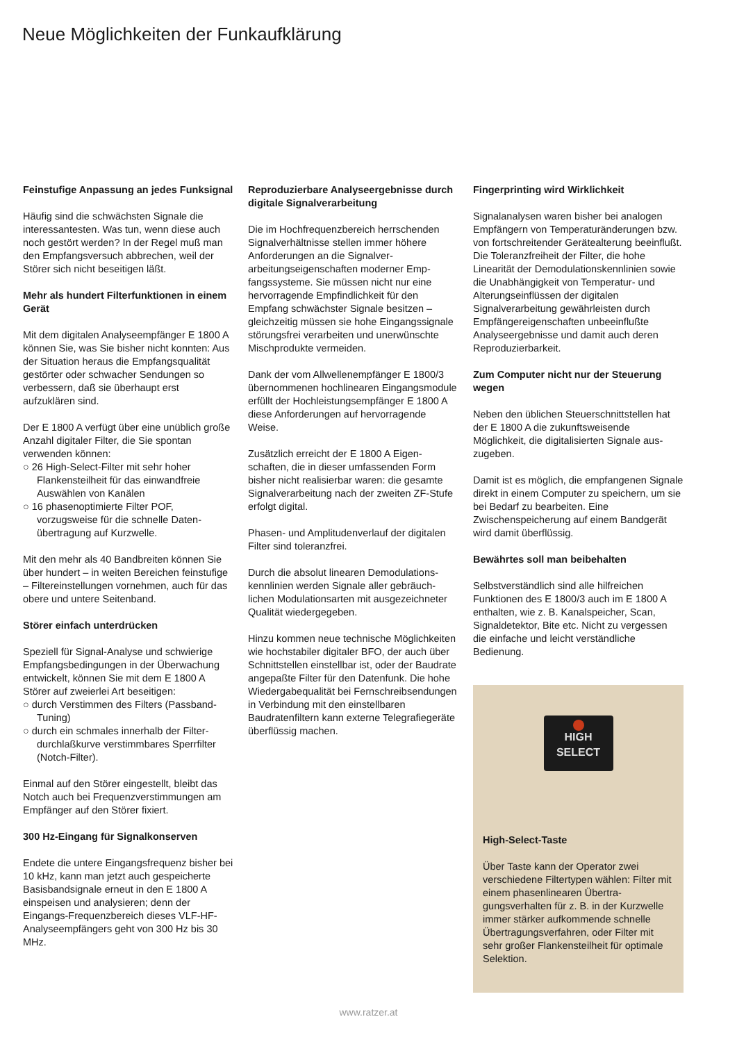Neue Möglichkeiten der Funkaufklärung
Feinstufige Anpassung an jedes Funk­signal
Häufig sind die schwächsten Signale die interessantesten. Was tun, wenn diese auch noch gestört werden? In der Regel muß man den Empfangsversuch abbre­chen, weil der Störer sich nicht beseitigen läßt.
Mehr als hundert Filterfunktionen in einem Gerät
Mit dem digitalen Analyseempfänger E 1800 A können Sie, was Sie bisher nicht konnten: Aus der Situation heraus die Empfangsqualität gestörter oder schwa­cher Sendungen so verbessern, daß sie überhaupt erst aufzuklären sind.
Der E 1800 A verfügt über eine unüblich große Anzahl digitaler Filter, die Sie spon­tan verwenden können:
○ 26 High-Select-Filter mit sehr hoher Flankensteilheit für das einwandfreie Auswählen von Kanälen
○ 16 phasenoptimierte Filter POF, vorzugsweise für die schnelle Daten­übertragung auf Kurzwelle.
Mit den mehr als 40 Bandbreiten können Sie über hundert – in weiten Bereichen feinstufige – Filtereinstellungen vor­nehmen, auch für das obere und untere Seitenband.
Störer einfach unterdrücken
Speziell für Signal-Analyse und schwierige Empfangsbedingungen in der Über­wachung entwickelt, können Sie mit dem E 1800 A Störer auf zweierlei Art beseiti­gen:
○ durch Verstimmen des Filters (Passband-Tuning)
○ durch ein schmales innerhalb der Filter­durchlaßkurve verstimmbares Sperr­filter (Notch-Filter).
Einmal auf den Störer eingestellt, bleibt das Notch auch bei Frequenzverstimmun­gen am Empfänger auf den Störer fixiert.
300 Hz-Eingang für Signalkonserven
Endete die untere Eingangsfrequenz bisher bei 10 kHz, kann man jetzt auch gespeicherte Basisbandsignale erneut in den E 1800 A einspeisen und analysieren; denn der Eingangs-Frequenzbereich die­ses VLF-HF-Analyseempfängers geht von 300 Hz bis 30 MHz.
Reproduzierbare Analyseergebnisse durch digitale Signalverarbeitung
Die im Hochfrequenzbereich herrschen­den Signalverhältnisse stellen immer höhere Anforderungen an die Signalver­arbeitungseigenschaften moderner Emp­fangssysteme. Sie müssen nicht nur eine hervorragende Empfindlichkeit für den Empfang schwächster Signale besitzen – gleichzeitig müssen sie hohe Eingangs­signale störungsfrei verarbeiten und un­erwünschte Mischprodukte vermeiden.
Dank der vom Allwellenempfänger E 1800/3 übernommenen hochlinearen Eingangs­module erfüllt der Hochleistungsempfän­ger E 1800 A diese Anforderungen auf her­vorragende Weise.
Zusätzlich erreicht der E 1800 A Eigen­schaften, die in dieser umfassenden Form bisher nicht realisierbar waren: die gesamte Signalverarbeitung nach der zweiten ZF-Stufe erfolgt digital.
Phasen- und Amplitudenverlauf der digita­len Filter sind toleranzfrei.
Durch die absolut linearen Demodulations­kennlinien werden Signale aller gebräuch­lichen Modulationsarten mit ausgezeich­neter Qualität wiedergegeben.
Hinzu kommen neue technische Möglich­keiten wie hochstabiler digitaler BFO, der auch über Schnittstellen einstellbar ist, oder der Baudrate angepaßte Filter für den Datenfunk. Die hohe Wiedergabequalität bei Fernschreibsendungen in Verbindung mit den einstellbaren Baudratenfiltern kann externe Telegrafiegeräte überflüssig machen.
Fingerprinting wird Wirklichkeit
Signalanalysen waren bisher bei analogen Empfängern von Temperaturänderungen bzw. von fortschreitender Gerätealterung beeinflußt. Die Toleranzfreiheit der Filter, die hohe Linearität der Demodulations­kennlinien sowie die Unabhängigkeit von Temperatur- und Alterungseinflüssen der digitalen Signalverarbeitung gewährleisten durch Empfängereigenschaften unbeein­flußte Analyseergebnisse und damit auch deren Reproduzierbarkeit.
Zum Computer nicht nur der Steuerung wegen
Neben den üblichen Steuerschnittstellen hat der E 1800 A die zukunftsweisende Möglichkeit, die digitalisierten Signale aus­zugeben.
Damit ist es möglich, die empfangenen Signale direkt in einem Computer zu spei­chern, um sie bei Bedarf zu bearbeiten. Eine Zwischenspeicherung auf einem Bandgerät wird damit überflüssig.
Bewährtes soll man beibehalten
Selbstverständlich sind alle hilfreichen Funktionen des E 1800/3 auch im E 1800 A enthalten, wie z. B. Kanalspeicher, Scan, Signaldetektor, Bite etc. Nicht zu verges­sen die einfache und leicht verständliche Bedienung.
HIGH
SELECT
High-Select-Taste
Über Taste kann der Operator zwei verschiedene Filtertypen wählen: Filter mit einem phasenlinearen Übertra­gungsverhalten für z. B. in der Kurz­welle immer stärker aufkommende schnelle Übertragungsverfahren, oder Filter mit sehr großer Flankensteilheit für optimale Selektion.
www.ratzer.at